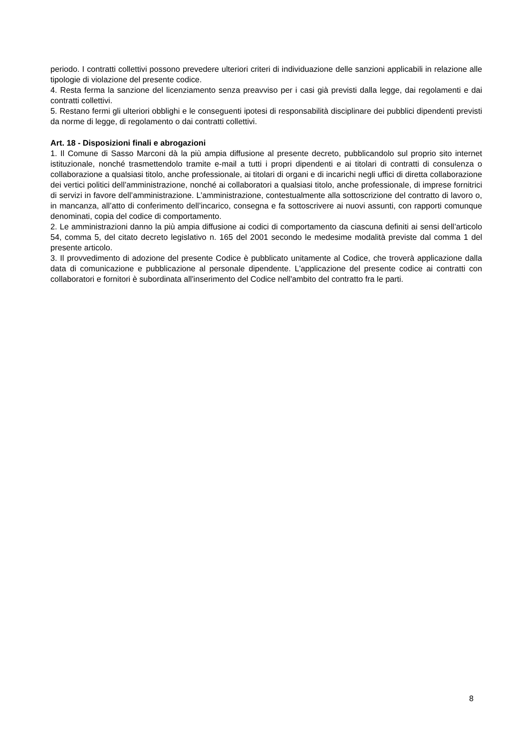periodo. I contratti collettivi possono prevedere ulteriori criteri di individuazione delle sanzioni applicabili in relazione alle tipologie di violazione del presente codice.
4. Resta ferma la sanzione del licenziamento senza preavviso per i casi già previsti dalla legge, dai regolamenti e dai contratti collettivi.
5. Restano fermi gli ulteriori obblighi e le conseguenti ipotesi di responsabilità disciplinare dei pubblici dipendenti previsti da norme di legge, di regolamento o dai contratti collettivi.
Art. 18 - Disposizioni finali e abrogazioni
1. Il Comune di Sasso Marconi dà la più ampia diffusione al presente decreto, pubblicandolo sul proprio sito internet istituzionale, nonché trasmettendolo tramite e-mail a tutti i propri dipendenti e ai titolari di contratti di consulenza o collaborazione a qualsiasi titolo, anche professionale, ai titolari di organi e di incarichi negli uffici di diretta collaborazione dei vertici politici dell’amministrazione, nonché ai collaboratori a qualsiasi titolo, anche professionale, di imprese fornitrici di servizi in favore dell’amministrazione. L’amministrazione, contestualmente alla sottoscrizione del contratto di lavoro o, in mancanza, all’atto di conferimento dell’incarico, consegna e fa sottoscrivere ai nuovi assunti, con rapporti comunque denominati, copia del codice di comportamento.
2. Le amministrazioni danno la più ampia diffusione ai codici di comportamento da ciascuna definiti ai sensi dell’articolo 54, comma 5, del citato decreto legislativo n. 165 del 2001 secondo le medesime modalità previste dal comma 1 del presente articolo.
3. Il provvedimento di adozione del presente Codice è pubblicato unitamente al Codice, che troverà applicazione dalla data di comunicazione e pubblicazione al personale dipendente. L'applicazione del presente codice ai contratti con collaboratori e fornitori è subordinata all'inserimento del Codice nell'ambito del contratto fra le parti.
8